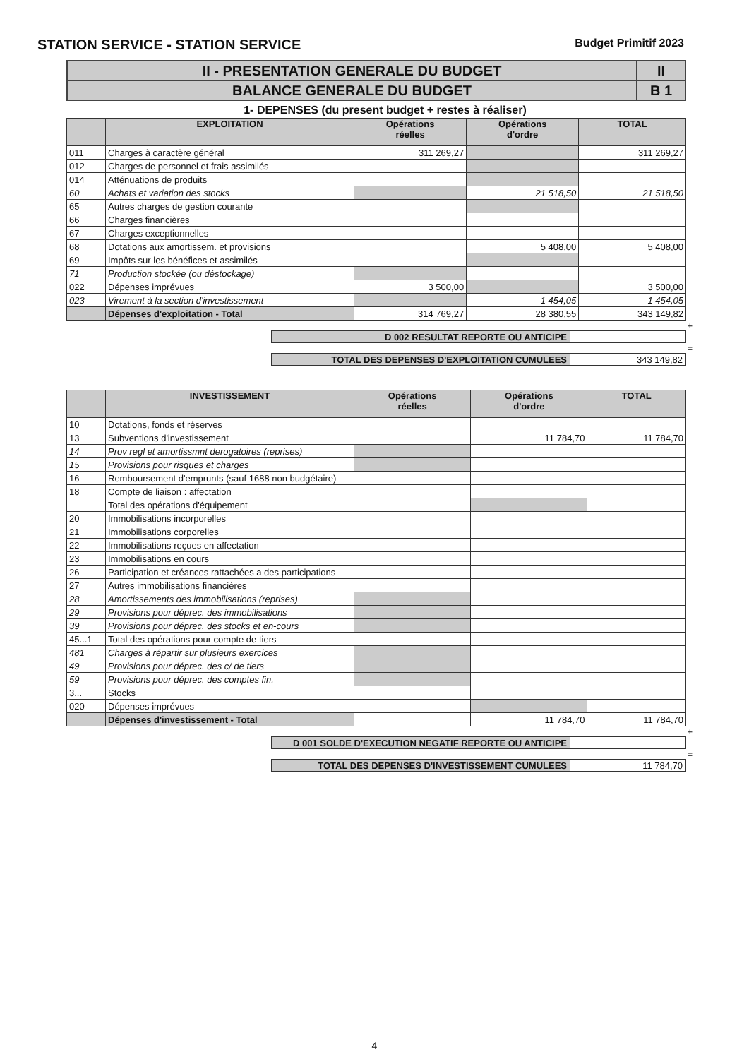STATION SERVICE - STATION SERVICE Budget Primitif 2023
| II - PRESENTATION GENERALE DU BUDGET | II |
| BALANCE GENERALE DU BUDGET | B 1 |
1- DEPENSES (du present budget + restes à réaliser)
| | EXPLOITATION | Opérations réelles | Opérations d'ordre | TOTAL |
| --- | --- | --- | --- | --- |
| 011 | Charges à caractère général | 311 269,27 | | 311 269,27 |
| 012 | Charges de personnel et frais assimilés | | | |
| 014 | Atténuations de produits | | | |
| 60 | Achats et variation des stocks | | 21 518,50 | 21 518,50 |
| 65 | Autres charges de gestion courante | | | |
| 66 | Charges financières | | | |
| 67 | Charges exceptionnelles | | | |
| 68 | Dotations aux amortissem. et provisions | | 5 408,00 | 5 408,00 |
| 69 | Impôts sur les bénéfices et assimilés | | | |
| 71 | Production stockée (ou déstockage) | | | |
| 022 | Dépenses imprévues | 3 500,00 | | 3 500,00 |
| 023 | Virement à la section d'investissement | | 1 454,05 | 1 454,05 |
| | Dépenses d'exploitation - Total | 314 769,27 | 28 380,55 | 343 149,82 |
+
| D 002 RESULTAT REPORTE OU ANTICIPE | |
=
| TOTAL DES DEPENSES D'EXPLOITATION CUMULEES | 343 149,82 |
| | INVESTISSEMENT | Opérations réelles | Opérations d'ordre | TOTAL |
| --- | --- | --- | --- | --- |
| 10 | Dotations, fonds et réserves | | | |
| 13 | Subventions d'investissement | | 11 784,70 | 11 784,70 |
| 14 | Prov regl et amortissmnt derogatoires (reprises) | | | |
| 15 | Provisions pour risques et charges | | | |
| 16 | Remboursement d'emprunts (sauf 1688 non budgétaire) | | | |
| 18 | Compte de liaison : affectation | | | |
| | Total des opérations d'équipement | | | |
| 20 | Immobilisations incorporelles | | | |
| 21 | Immobilisations corporelles | | | |
| 22 | Immobilisations reçues en affectation | | | |
| 23 | Immobilisations en cours | | | |
| 26 | Participation et créances rattachées a des participations | | | |
| 27 | Autres immobilisations financières | | | |
| 28 | Amortissements des immobilisations (reprises) | | | |
| 29 | Provisions pour déprec. des immobilisations | | | |
| 39 | Provisions pour déprec. des stocks et en-cours | | | |
| 45...1 | Total des opérations pour compte de tiers | | | |
| 481 | Charges à répartir sur plusieurs exercices | | | |
| 49 | Provisions pour déprec. des c/ de tiers | | | |
| 59 | Provisions pour déprec. des comptes fin. | | | |
| 3... | Stocks | | | |
| 020 | Dépenses imprévues | | | |
| | Dépenses d'investissement - Total | | 11 784,70 | 11 784,70 |
+
| D 001 SOLDE D'EXECUTION NEGATIF REPORTE OU ANTICIPE | |
=
| TOTAL DES DEPENSES D'INVESTISSEMENT CUMULEES | 11 784,70 |
4